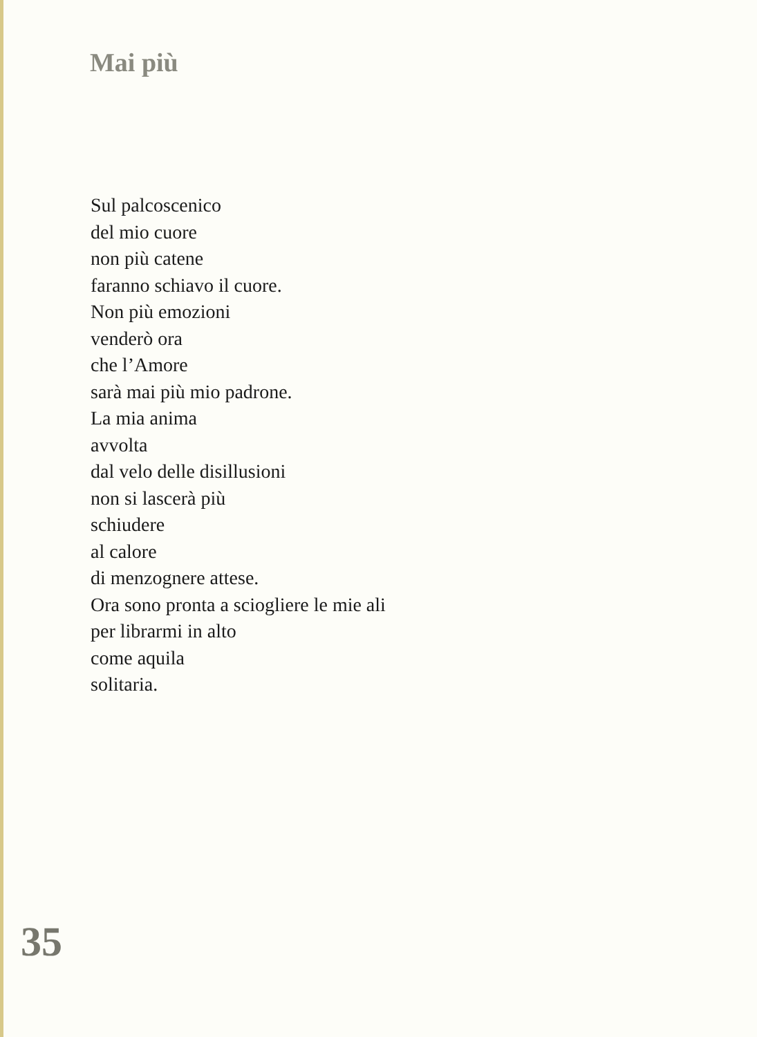Mai più
Sul palcoscenico
del mio cuore
non più catene
faranno schiavo il cuore.
Non più emozioni
venderò ora
che l’Amore
sarà mai più mio padrone.
La mia anima
avvolta
dal velo delle disillusioni
non si lascerà più
schiudere
al calore
di menzognere attese.
Ora sono pronta a sciogliere le mie ali
per librarmi in alto
come aquila
solitaria.
35